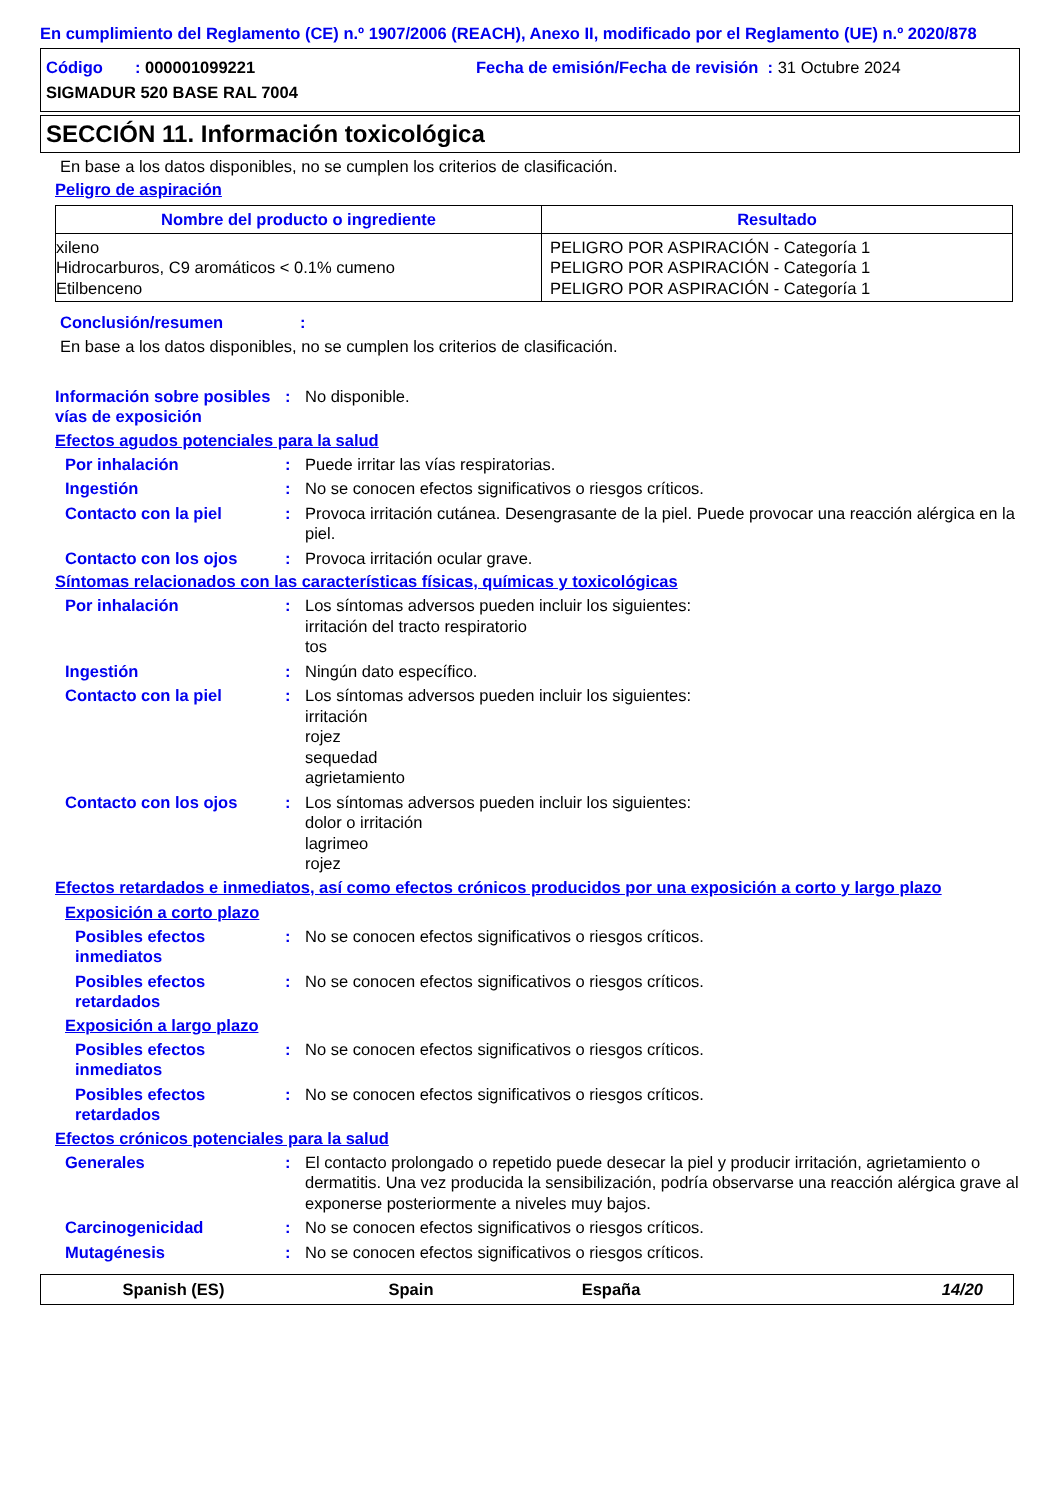En cumplimiento del Reglamento (CE) n.º 1907/2006 (REACH), Anexo II, modificado por el Reglamento (UE) n.º 2020/878
Código : 000001099221
Fecha de emisión/Fecha de revisión : 31 Octubre 2024
SIGMADUR 520 BASE RAL 7004
SECCIÓN 11. Información toxicológica
En base a los datos disponibles, no se cumplen los criterios de clasificación.
Peligro de aspiración
| Nombre del producto o ingrediente | Resultado |
| --- | --- |
| xileno Hidrocarburos, C9 aromáticos < 0.1% cumeno Etilbenceno | PELIGRO POR ASPIRACIÓN - Categoría 1 PELIGRO POR ASPIRACIÓN - Categoría 1 PELIGRO POR ASPIRACIÓN - Categoría 1 |
Conclusión/resumen :
En base a los datos disponibles, no se cumplen los criterios de clasificación.
Información sobre posibles vías de exposición
: No disponible.
Efectos agudos potenciales para la salud
Por inhalación : Puede irritar las vías respiratorias.
Ingestión : No se conocen efectos significativos o riesgos críticos.
Contacto con la piel : Provoca irritación cutánea. Desengrasante de la piel. Puede provocar una reacción alérgica en la piel.
Contacto con los ojos : Provoca irritación ocular grave.
Síntomas relacionados con las características físicas, químicas y toxicológicas
Por inhalación : Los síntomas adversos pueden incluir los siguientes:
irritación del tracto respiratorio
tos
Ingestión : Ningún dato específico.
Contacto con la piel : Los síntomas adversos pueden incluir los siguientes:
irritación
rojez
sequedad
agrietamiento
Contacto con los ojos : Los síntomas adversos pueden incluir los siguientes:
dolor o irritación
lagrimeo
rojez
Efectos retardados e inmediatos, así como efectos crónicos producidos por una exposición a corto y largo plazo
Exposición a corto plazo
Posibles efectos inmediatos
: No se conocen efectos significativos o riesgos críticos.
Posibles efectos retardados
: No se conocen efectos significativos o riesgos críticos.
Exposición a largo plazo
Posibles efectos inmediatos
: No se conocen efectos significativos o riesgos críticos.
Posibles efectos retardados
: No se conocen efectos significativos o riesgos críticos.
Efectos crónicos potenciales para la salud
Generales : El contacto prolongado o repetido puede desecar la piel y producir irritación, agrietamiento o dermatitis. Una vez producida la sensibilización, podría observarse una reacción alérgica grave al exponerse posteriormente a niveles muy bajos.
Carcinogenicidad : No se conocen efectos significativos o riesgos críticos.
Mutagénesis : No se conocen efectos significativos o riesgos críticos.
Spanish (ES) Spain España 14/20